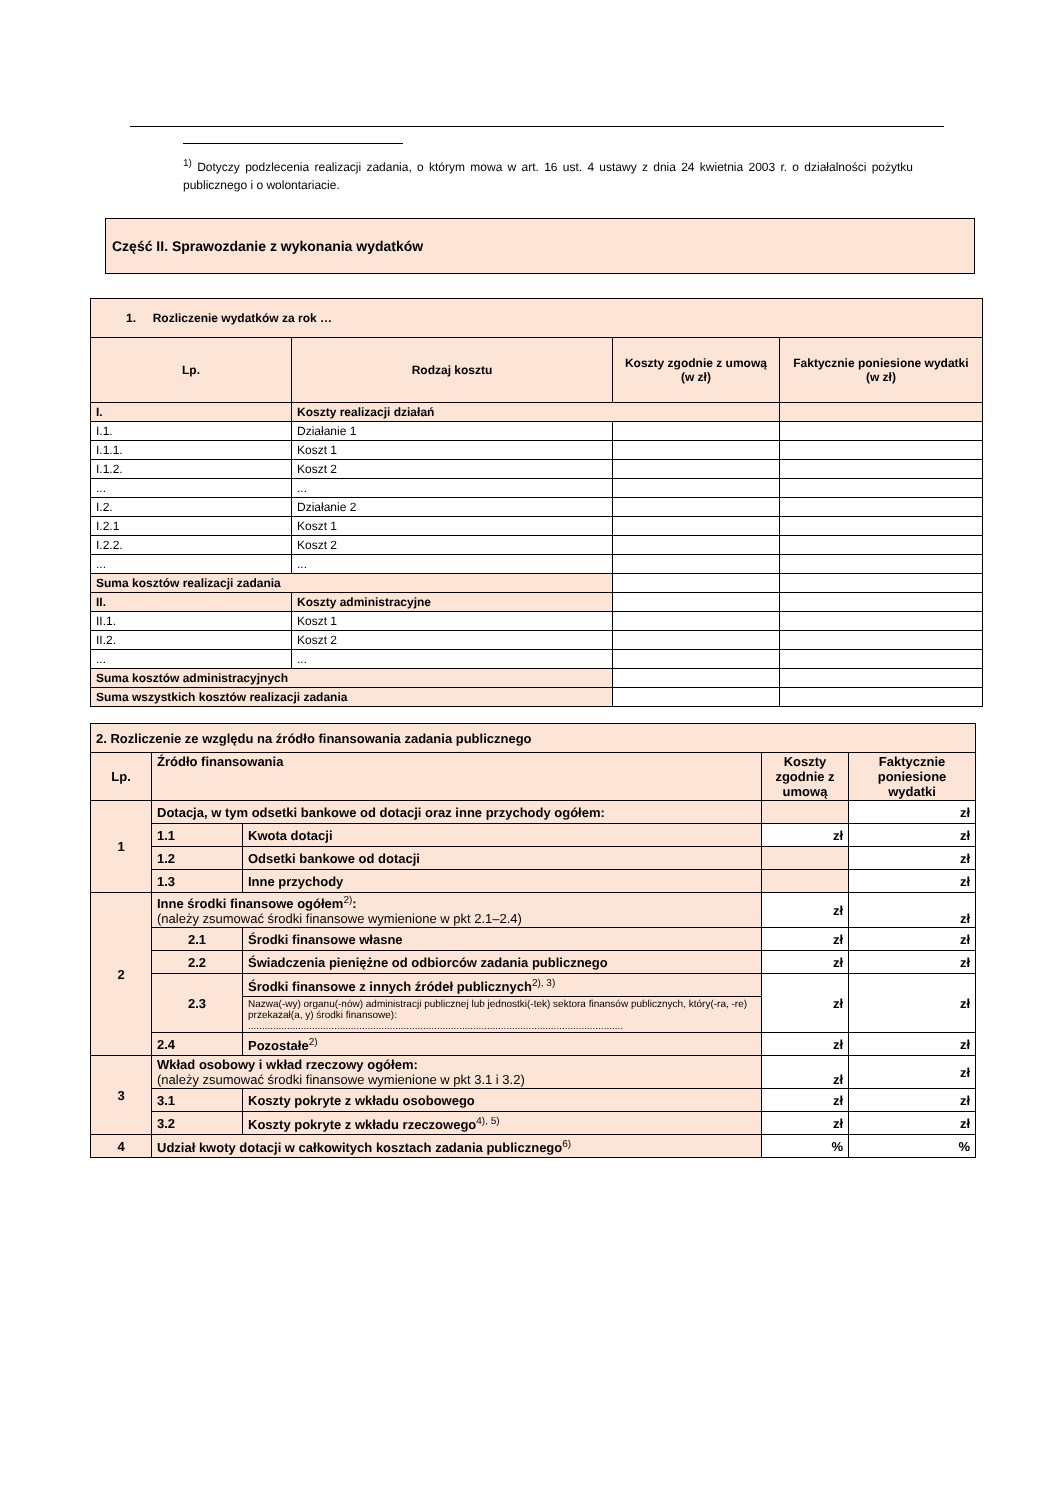<sup>1)</sup> Dotyczy podzlecenia realizacji zadania, o którym mowa w art. 16 ust. 4 ustawy z dnia 24 kwietnia 2003 r. o działalności pożytku publicznego i o wolontariacie.
Część II. Sprawozdanie z wykonania wydatków
| 1. Rozliczenie wydatków za rok … | | | |
| Lp. | Rodzaj kosztu | Koszty zgodnie z umową (w zł) | Faktycznie poniesione wydatki (w zł) |
| I. | Koszty realizacji działań | | |
| I.1. | Działanie 1 | | |
| I.1.1. | Koszt 1 | | |
| I.1.2. | Koszt 2 | | |
| ... | ... | | |
| I.2. | Działanie 2 | | |
| I.2.1 | Koszt 1 | | |
| I.2.2. | Koszt 2 | | |
| ... | ... | | |
| Suma kosztów realizacji zadania | | | |
| II. | Koszty administracyjne | | |
| II.1. | Koszt 1 | | |
| II.2. | Koszt 2 | | |
| ... | ... | | |
| Suma kosztów administracyjnych | | | |
| Suma wszystkich kosztów realizacji zadania | | | |
| 2. Rozliczenie ze względu na źródło finansowania zadania publicznego | | | | |
| Lp. | Źródło finansowania | | Koszty zgodnie z umową | Faktycznie poniesione wydatki |
| 1 | Dotacja, w tym odsetki bankowe od dotacji oraz inne przychody ogółem: | | | zł |
| | 1.1 | Kwota dotacji | zł | zł |
| | 1.2 | Odsetki bankowe od dotacji | | zł |
| | 1.3 | Inne przychody | | zł |
| 2 | Inne środki finansowe ogółem<sup>2)</sup>: (należy zsumować środki finansowe wymienione w pkt 2.1–2.4) | | zł | zł |
| | 2.1 | Środki finansowe własne | zł | zł |
| | 2.2 | Świadczenia pieniężne od odbiorców zadania publicznego | zł | zł |
| | 2.3 | Środki finansowe z innych źródeł publicznych<sup>2), 3)</sup> | zł | zł |
| | | Nazwa(-wy) organu(-nów) administracji publicznej lub jednostki(-tek) sektora finansów publicznych, który(-ra, -re) przekazał(a, y) środki finansowe): ....................................................................................................................................... | | |
| | 2.4 | Pozostałe<sup>2)</sup> | zł | zł |
| 3 | Wkład osobowy i wkład rzeczowy ogółem: (należy zsumować środki finansowe wymienione w pkt 3.1 i 3.2) | | zł | zł |
| | 3.1 | Koszty pokryte z wkładu osobowego | zł | zł |
| | 3.2 | Koszty pokryte z wkładu rzeczowego<sup>4), 5)</sup> | zł | zł |
| 4 | Udział kwoty dotacji w całkowitych kosztach zadania publicznego<sup>6)</sup> | | % | % |